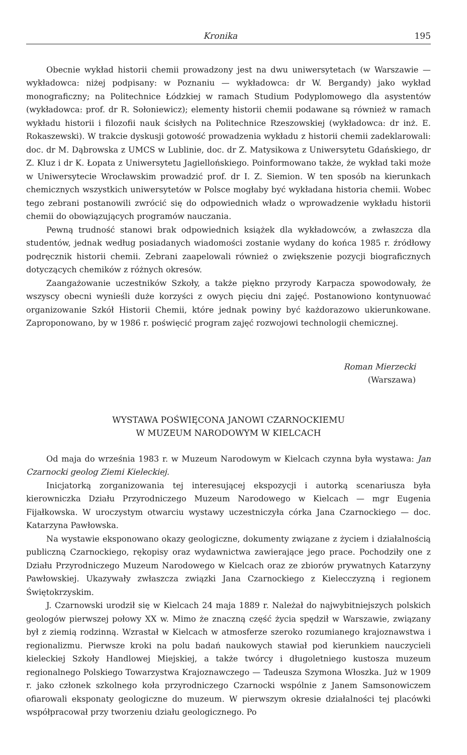Kronika 195
Obecnie wykład historii chemii prowadzony jest na dwu uniwersytetach (w Warszawie — wykładowca: niżej podpisany: w Poznaniu — wykładowca: dr W. Bergandy) jako wykład monograficzny; na Politechnice Łódzkiej w ramach Studium Podyplomowego dla asystentów (wykładowca: prof. dr R. Sołoniewicz); elementy historii chemii podawane są również w ramach wykładu historii i filozofii nauk ścisłych na Politechnice Rzeszowskiej (wykładowca: dr inż. E. Rokaszewski). W trakcie dyskusji gotowość prowadzenia wykładu z historii chemii zadeklarowali: doc. dr M. Dąbrowska z UMCS w Lublinie, doc. dr Z. Matysikowa z Uniwersytetu Gdańskiego, dr Z. Kluz i dr K. Łopata z Uniwersytetu Jagiellońskiego. Poinformowano także, że wykład taki może w Uniwersytecie Wrocławskim prowadzić prof. dr I. Z. Siemion. W ten sposób na kierunkach chemicznych wszystkich uniwersytetów w Polsce mogłaby być wykładana historia chemii. Wobec tego zebrani postanowili zwrócić się do odpowiednich władz o wprowadzenie wykładu historii chemii do obowiązujących programów nauczania.
Pewną trudność stanowi brak odpowiednich książek dla wykładowców, a zwłaszcza dla studentów, jednak według posiadanych wiadomości zostanie wydany do końca 1985 r. źródłowy podręcznik historii chemii. Zebrani zaapelowali również o zwiększenie pozycji biograficznych dotyczących chemików z różnych okresów.
Zaangażowanie uczestników Szkoły, a także piękno przyrody Karpacza spowodowały, że wszyscy obecni wynieśli duże korzyści z owych pięciu dni zajęć. Postanowiono kontynuować organizowanie Szkół Historii Chemii, które jednak powiny być każdorazowo ukierunkowane. Zaproponowano, by w 1986 r. poświęcić program zajęć rozwojowi technologii chemicznej.
Roman Mierzecki
(Warszawa)
WYSTAWA POŚWIĘCONA JANOWI CZARNOCKIEMU
W MUZEUM NARODOWYM W KIELCACH
Od maja do września 1983 r. w Muzeum Narodowym w Kielcach czynna była wystawa: Jan Czarnocki geolog Ziemi Kieleckiej.
Inicjatorką zorganizowania tej interesującej ekspozycji i autorką scenariusza była kierowniczka Działu Przyrodniczego Muzeum Narodowego w Kielcach — mgr Eugenia Fijałkowska. W uroczystym otwarciu wystawy uczestniczyła córka Jana Czarnockiego — doc. Katarzyna Pawłowska.
Na wystawie eksponowano okazy geologiczne, dokumenty związane z życiem i działalnością publiczną Czarnockiego, rękopisy oraz wydawnictwa zawierające jego prace. Pochodziły one z Działu Przyrodniczego Muzeum Narodowego w Kielcach oraz ze zbiorów prywatnych Katarzyny Pawłowskiej. Ukazywały zwłaszcza związki Jana Czarnockiego z Kielecczyzną i regionem Świętokrzyskim.
J. Czarnowski urodził się w Kielcach 24 maja 1889 r. Należał do najwybitniejszych polskich geologów pierwszej połowy XX w. Mimo że znaczną część życia spędził w Warszawie, związany był z ziemią rodzinną. Wzrastał w Kielcach w atmosferze szeroko rozumianego krajoznawstwa i regionalizmu. Pierwsze kroki na polu badań naukowych stawiał pod kierunkiem nauczycieli kieleckiej Szkoły Handlowej Miejskiej, a także twórcy i długoletniego kustosza muzeum regionalnego Polskiego Towarzystwa Krajoznawczego — Tadeusza Szymona Włoszka. Już w 1909 r. jako członek szkolnego koła przyrodniczego Czarnocki wspólnie z Janem Samsonowiczem ofiarowali eksponaty geologiczne do muzeum. W pierwszym okresie działalności tej placówki współpracował przy tworzeniu działu geologicznego. Po